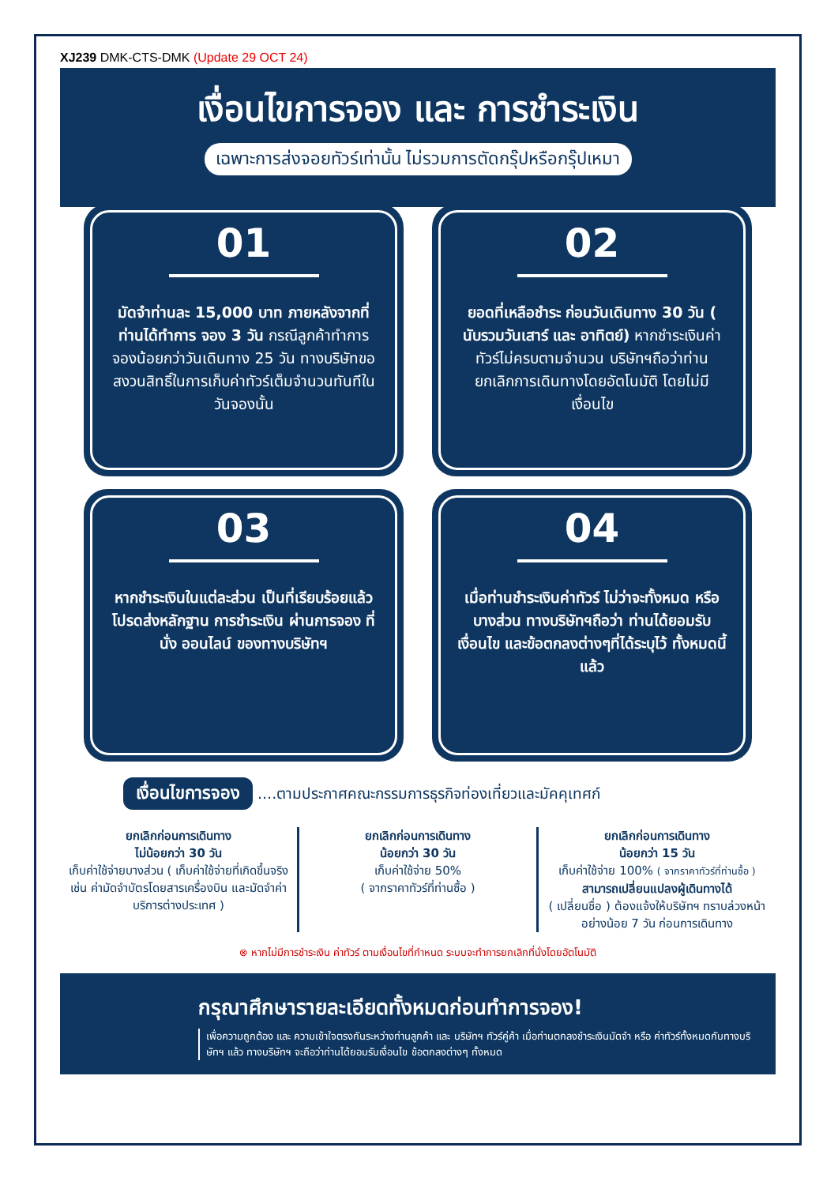XJ239 DMK-CTS-DMK (Update 29 OCT 24)
เงื่อนไขการจอง และ การชำระเงิน
เฉพาะการส่งจอยทัวร์เท่านั้น ไม่รวมการตัดกรุ๊ปหรือกรุ๊ปเหมา
01
มัดจำท่านละ 15,000 บาท ภายหลังจากที่ท่านได้ทำการ จอง 3 วัน กรณีลูกค้าทำการจองน้อยกว่าวันเดินทาง 25 วัน ทางบริษัทขอสงวนสิทธิ์ในการเก็บค่าทัวร์เต็มจำนวนทันทีในวันจองนั้น
02
ยอดที่เหลือชำระ ก่อนวันเดินทาง 30 วัน ( นับรวมวันเสาร์ และ อาทิตย์) หากชำระเงินค่าทัวร์ไม่ครบตามจำนวน บริษัทฯถือว่าท่านยกเลิกการเดินทางโดยอัตโนมัติ โดยไม่มีเงื่อนไข
03
หากชำระเงินในแต่ละส่วน เป็นที่เรียบร้อยแล้ว โปรดส่งหลักฐาน การชำระเงิน ผ่านการจอง ที่นั่ง ออนไลน์ ของทางบริษัทฯ
04
เมื่อท่านชำระเงินค่าทัวร์ ไม่ว่าจะทั้งหมด หรือ บางส่วน ทางบริษัทฯถือว่า ท่านได้ยอมรับเงื่อนไข และข้อตกลงต่างๆที่ได้ระบุไว้ ทั้งหมดนี้แล้ว
เงื่อนไขการจอง ....ตามประกาศคณะกรรมการธุรกิจท่องเที่ยวและมัคคุเทศก์
ยกเลิกก่อนการเดินทาง
ไม่น้อยกว่า 30 วัน
เก็บค่าใช้จ่ายบางส่วน ( เก็บค่าใช้จ่ายที่เกิดขึ้นจริง เช่น ค่ามัดจำบัตรโดยสารเครื่องบิน และมัดจำค่าบริการต่างประเทศ )
ยกเลิกก่อนการเดินทาง
น้อยกว่า 30 วัน
เก็บค่าใช้จ่าย 50%
( จากราคาทัวร์ที่ท่านซื้อ )
ยกเลิกก่อนการเดินทาง
น้อยกว่า 15 วัน
เก็บค่าใช้จ่าย 100% ( จากราคาทัวร์ที่ท่านซื้อ )
สามารถเปลี่ยนแปลงผู้เดินทางได้
( เปลี่ยนชื่อ ) ต้องแจ้งให้บริษัทฯ ทราบล่วงหน้าอย่างน้อย 7 วัน ก่อนการเดินทาง
⊗ หากไม่มีการชำระเงิน ค่าทัวร์ ตามเงื่อนไขที่กำหนด ระบบจะทำการยกเลิกที่นั่งโดยอัตโนมัติ
กรุณาศึกษารายละเอียดทั้งหมดก่อนทำการจอง!
เพื่อความถูกต้อง และ ความเข้าใจตรงกันระหว่างท่านลูกค้า และ บริษัทฯ ทัวร์คู่ค้า เมื่อท่านตกลงชำระเงินมัดจำ หรือ ค่าทัวร์ทั้งหมดกับทางบริษัทฯ แล้ว ทางบริษัทฯ จะถือว่าท่านได้ยอมรับเงื่อนไข ข้อตกลงต่างๆ ทั้งหมด